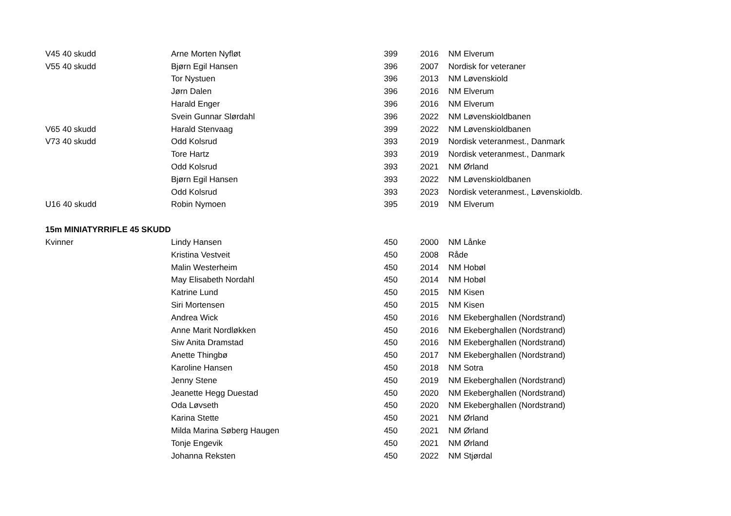| V45 40 skudd | Arne Morten Nyfløt | 399 | 2016 | NM Elverum |
| V55 40 skudd | Bjørn Egil Hansen | 396 | 2007 | Nordisk for veteraner |
| | Tor Nystuen | 396 | 2013 | NM Løvenskiold |
| | Jørn Dalen | 396 | 2016 | NM Elverum |
| | Harald Enger | 396 | 2016 | NM Elverum |
| | Svein Gunnar Slørdahl | 396 | 2022 | NM Løvenskioldbanen |
| V65 40 skudd | Harald Stenvaag | 399 | 2022 | NM Løvenskioldbanen |
| V73 40 skudd | Odd Kolsrud | 393 | 2019 | Nordisk veteranmest., Danmark |
| | Tore Hartz | 393 | 2019 | Nordisk veteranmest., Danmark |
| | Odd Kolsrud | 393 | 2021 | NM Ørland |
| | Bjørn Egil Hansen | 393 | 2022 | NM Løvenskioldbanen |
| | Odd Kolsrud | 393 | 2023 | Nordisk veteranmest., Løvenskioldb. |
| U16 40 skudd | Robin Nymoen | 395 | 2019 | NM Elverum |
| 15m MINIATYRRIFLE 45 SKUDD | | | | |
| Kvinner | Lindy Hansen | 450 | 2000 | NM Lånke |
| | Kristina Vestveit | 450 | 2008 | Råde |
| | Malin Westerheim | 450 | 2014 | NM Hobøl |
| | May Elisabeth Nordahl | 450 | 2014 | NM Hobøl |
| | Katrine Lund | 450 | 2015 | NM Kisen |
| | Siri Mortensen | 450 | 2015 | NM Kisen |
| | Andrea Wick | 450 | 2016 | NM Ekeberghallen (Nordstrand) |
| | Anne Marit Nordløkken | 450 | 2016 | NM Ekeberghallen (Nordstrand) |
| | Siw Anita Dramstad | 450 | 2016 | NM Ekeberghallen (Nordstrand) |
| | Anette Thingbø | 450 | 2017 | NM Ekeberghallen (Nordstrand) |
| | Karoline Hansen | 450 | 2018 | NM Sotra |
| | Jenny Stene | 450 | 2019 | NM Ekeberghallen (Nordstrand) |
| | Jeanette Hegg Duestad | 450 | 2020 | NM Ekeberghallen (Nordstrand) |
| | Oda Løvseth | 450 | 2020 | NM Ekeberghallen (Nordstrand) |
| | Karina Stette | 450 | 2021 | NM Ørland |
| | Milda Marina Søberg Haugen | 450 | 2021 | NM Ørland |
| | Tonje Engevik | 450 | 2021 | NM Ørland |
| | Johanna Reksten | 450 | 2022 | NM Stjørdal |